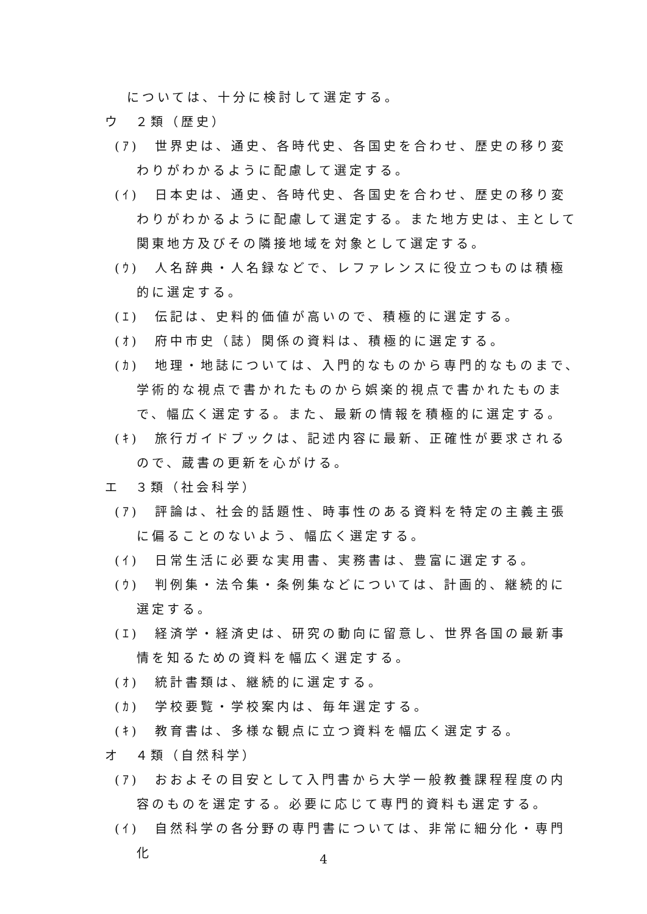については、十分に検討して選定する。
ウ　２類（歴史）
(ｱ)　世界史は、通史、各時代史、各国史を合わせ、歴史の移り変わりがわかるように配慮して選定する。
(ｲ)　日本史は、通史、各時代史、各国史を合わせ、歴史の移り変わりがわかるように配慮して選定する。また地方史は、主として関東地方及びその隣接地域を対象として選定する。
(ｳ)　人名辞典・人名録などで、レファレンスに役立つものは積極的に選定する。
(ｴ)　伝記は、史料的価値が高いので、積極的に選定する。
(ｵ)　府中市史（誌）関係の資料は、積極的に選定する。
(ｶ)　地理・地誌については、入門的なものから専門的なものまで、学術的な視点で書かれたものから娯楽的視点で書かれたものまで、幅広く選定する。また、最新の情報を積極的に選定する。
(ｷ)　旅行ガイドブックは、記述内容に最新、正確性が要求されるので、蔵書の更新を心がける。
エ　３類（社会科学）
(ｱ)　評論は、社会的話題性、時事性のある資料を特定の主義主張に偏ることのないよう、幅広く選定する。
(ｲ)　日常生活に必要な実用書、実務書は、豊富に選定する。
(ｳ)　判例集・法令集・条例集などについては、計画的、継続的に選定する。
(ｴ)　経済学・経済史は、研究の動向に留意し、世界各国の最新事情を知るための資料を幅広く選定する。
(ｵ)　統計書類は、継続的に選定する。
(ｶ)　学校要覧・学校案内は、毎年選定する。
(ｷ)　教育書は、多様な観点に立つ資料を幅広く選定する。
オ　４類（自然科学）
(ｱ)　おおよその目安として入門書から大学一般教養課程程度の内容のものを選定する。必要に応じて専門的資料も選定する。
(ｲ)　自然科学の各分野の専門書については、非常に細分化・専門化
4